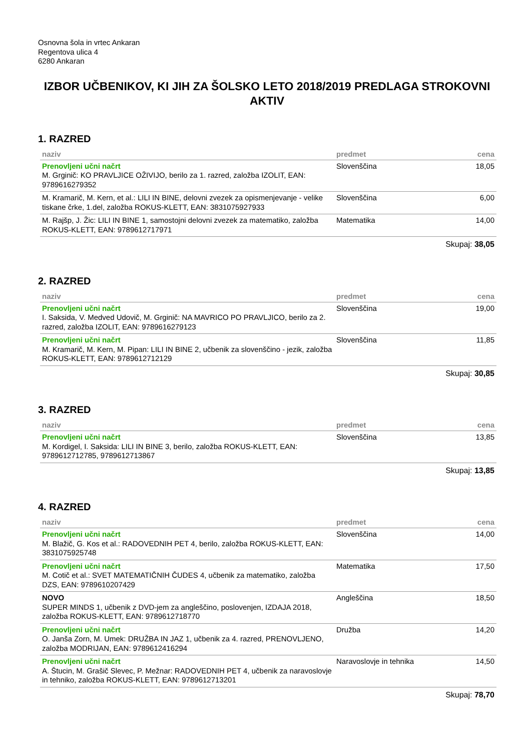Osnovna šola in vrtec Ankaran
Regentova ulica 4
6280 Ankaran
IZBOR UČBENIKOV, KI JIH ZA ŠOLSKO LETO 2018/2019 PREDLAGA STROKOVNI AKTIV
1. RAZRED
| naziv | predmet | cena |
| --- | --- | --- |
| Prenovljeni učni načrt M. Grginič: KO PRAVLJICE OŽIVIJO, berilo za 1. razred, založba IZOLIT, EAN: 9789616279352 | Slovenščina | 18,05 |
| M. Kramarič, M. Kern, et al.: LILI IN BINE, delovni zvezek za opismenjevanje - velike tiskane črke, 1.del, založba ROKUS-KLETT, EAN: 3831075927933 | Slovenščina | 6,00 |
| M. Rajšp, J. Žic: LILI IN BINE 1, samostojni delovni zvezek za matematiko, založba ROKUS-KLETT, EAN: 9789612717971 | Matematika | 14,00 |
| Skupaj: 38,05 | | |
2. RAZRED
| naziv | predmet | cena |
| --- | --- | --- |
| Prenovljeni učni načrt I. Saksida, V. Medved Udovič, M. Grginič: NA MAVRICO PO PRAVLJICO, berilo za 2. razred, založba IZOLIT, EAN: 9789616279123 | Slovenščina | 19,00 |
| Prenovljeni učni načrt M. Kramarič, M. Kern, M. Pipan: LILI IN BINE 2, učbenik za slovenščino - jezik, založba ROKUS-KLETT, EAN: 9789612712129 | Slovenščina | 11,85 |
| Skupaj: 30,85 | | |
3. RAZRED
| naziv | predmet | cena |
| --- | --- | --- |
| Prenovljeni učni načrt M. Kordigel, I. Saksida: LILI IN BINE 3, berilo, založba ROKUS-KLETT, EAN: 9789612712785, 9789612713867 | Slovenščina | 13,85 |
| Skupaj: 13,85 | | |
4. RAZRED
| naziv | predmet | cena |
| --- | --- | --- |
| Prenovljeni učni načrt M. Blažič, G. Kos et al.: RADOVEDNIH PET 4, berilo, založba ROKUS-KLETT, EAN: 3831075925748 | Slovenščina | 14,00 |
| Prenovljeni učni načrt M. Cotič et al.: SVET MATEMATIČNIH ČUDES 4, učbenik za matematiko, založba DZS, EAN: 9789610207429 | Matematika | 17,50 |
| NOVO SUPER MINDS 1, učbenik z DVD-jem za angleščino, poslovenjen, IZDAJA 2018, založba ROKUS-KLETT, EAN: 9789612718770 | Angleščina | 18,50 |
| Prenovljeni učni načrt O. Janša Zorn, M. Umek: DRUŽBA IN JAZ 1, učbenik za 4. razred, PRENOVLJENO, založba MODRIJAN, EAN: 9789612416294 | Družba | 14,20 |
| Prenovljeni učni načrt A. Štucin, M. Grašič Slevec, P. Mežnar: RADOVEDNIH PET 4, učbenik za naravoslovje in tehniko, založba ROKUS-KLETT, EAN: 9789612713201 | Naravoslovje in tehnika | 14,50 |
| Skupaj: 78,70 | | |